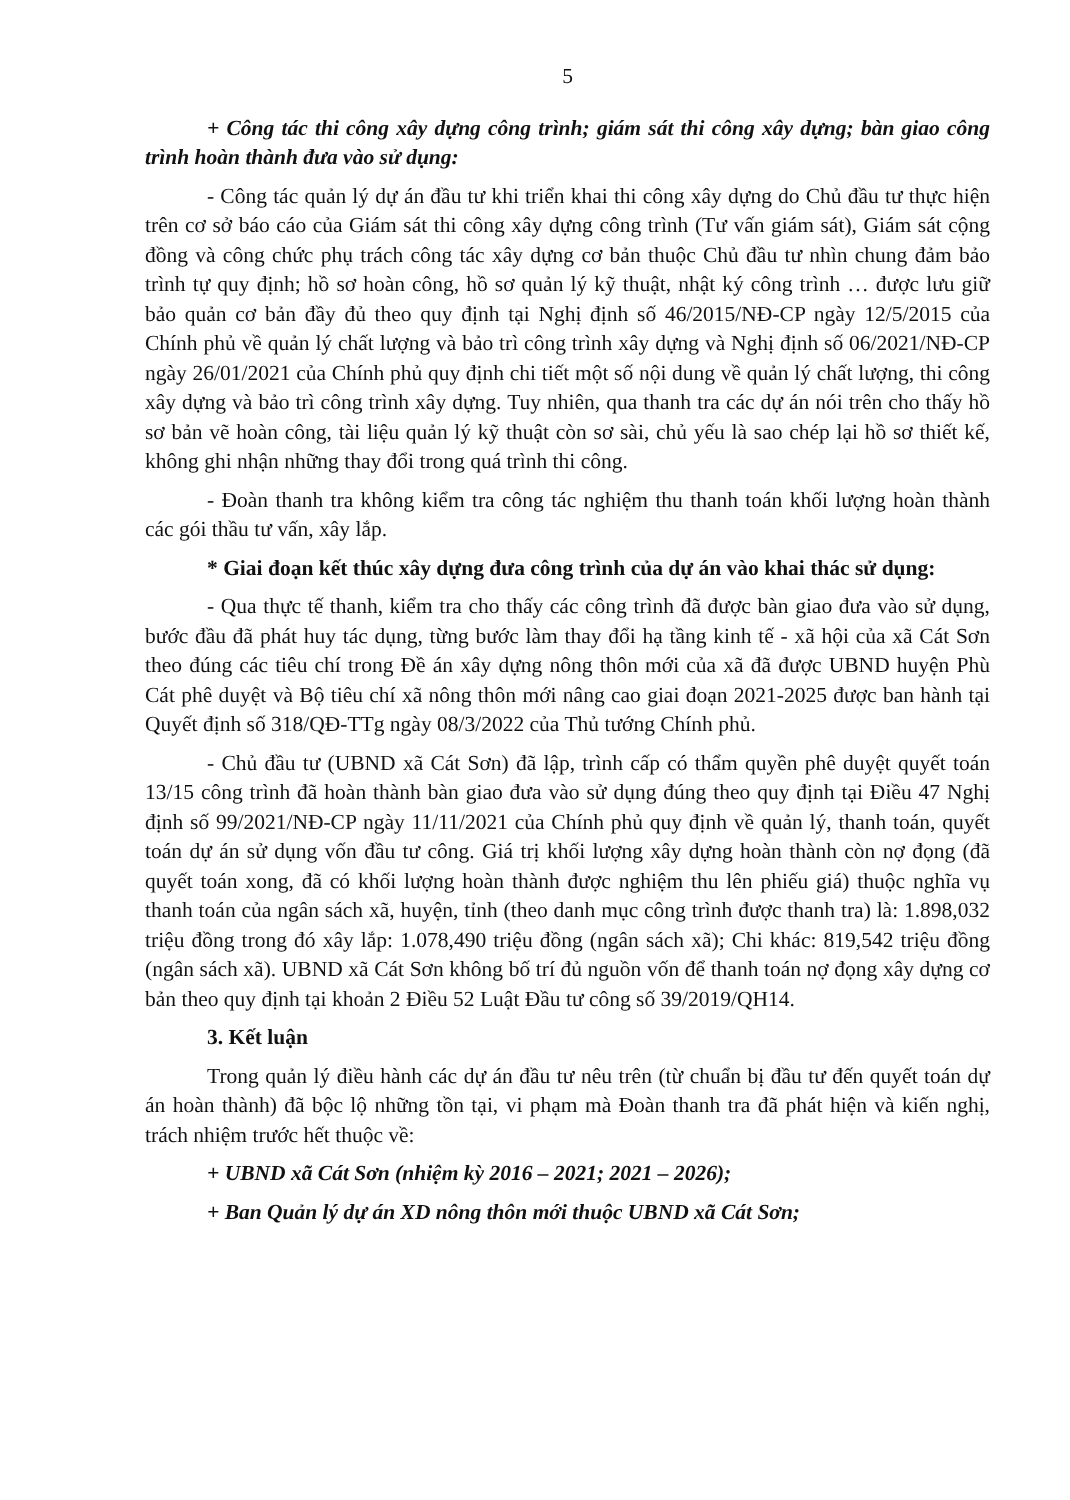5
+ Công tác thi công xây dựng công trình; giám sát thi công xây dựng; bàn giao công trình hoàn thành đưa vào sử dụng:
- Công tác quản lý dự án đầu tư khi triển khai thi công xây dựng do Chủ đầu tư thực hiện trên cơ sở báo cáo của Giám sát thi công xây dựng công trình (Tư vấn giám sát), Giám sát cộng đồng và công chức phụ trách công tác xây dựng cơ bản thuộc Chủ đầu tư nhìn chung đảm bảo trình tự quy định; hồ sơ hoàn công, hồ sơ quản lý kỹ thuật, nhật ký công trình … được lưu giữ bảo quản cơ bản đầy đủ theo quy định tại Nghị định số 46/2015/NĐ-CP ngày 12/5/2015 của Chính phủ về quản lý chất lượng và bảo trì công trình xây dựng và Nghị định số 06/2021/NĐ-CP ngày 26/01/2021 của Chính phủ quy định chi tiết một số nội dung về quản lý chất lượng, thi công xây dựng và bảo trì công trình xây dựng. Tuy nhiên, qua thanh tra các dự án nói trên cho thấy hồ sơ bản vẽ hoàn công, tài liệu quản lý kỹ thuật còn sơ sài, chủ yếu là sao chép lại hồ sơ thiết kế, không ghi nhận những thay đổi trong quá trình thi công.
- Đoàn thanh tra không kiểm tra công tác nghiệm thu thanh toán khối lượng hoàn thành các gói thầu tư vấn, xây lắp.
* Giai đoạn kết thúc xây dựng đưa công trình của dự án vào khai thác sử dụng:
- Qua thực tế thanh, kiểm tra cho thấy các công trình đã được bàn giao đưa vào sử dụng, bước đầu đã phát huy tác dụng, từng bước làm thay đổi hạ tầng kinh tế - xã hội của xã Cát Sơn theo đúng các tiêu chí trong Đề án xây dựng nông thôn mới của xã đã được UBND huyện Phù Cát phê duyệt và Bộ tiêu chí xã nông thôn mới nâng cao giai đoạn 2021-2025 được ban hành tại Quyết định số 318/QĐ-TTg ngày 08/3/2022 của Thủ tướng Chính phủ.
- Chủ đầu tư (UBND xã Cát Sơn) đã lập, trình cấp có thẩm quyền phê duyệt quyết toán 13/15 công trình đã hoàn thành bàn giao đưa vào sử dụng đúng theo quy định tại Điều 47 Nghị định số 99/2021/NĐ-CP ngày 11/11/2021 của Chính phủ quy định về quản lý, thanh toán, quyết toán dự án sử dụng vốn đầu tư công. Giá trị khối lượng xây dựng hoàn thành còn nợ đọng (đã quyết toán xong, đã có khối lượng hoàn thành được nghiệm thu lên phiếu giá) thuộc nghĩa vụ thanh toán của ngân sách xã, huyện, tỉnh (theo danh mục công trình được thanh tra) là: 1.898,032 triệu đồng trong đó xây lắp: 1.078,490 triệu đồng (ngân sách xã); Chi khác: 819,542 triệu đồng (ngân sách xã). UBND xã Cát Sơn không bố trí đủ nguồn vốn để thanh toán nợ đọng xây dựng cơ bản theo quy định tại khoản 2 Điều 52 Luật Đầu tư công số 39/2019/QH14.
3. Kết luận
Trong quản lý điều hành các dự án đầu tư nêu trên (từ chuẩn bị đầu tư đến quyết toán dự án hoàn thành) đã bộc lộ những tồn tại, vi phạm mà Đoàn thanh tra đã phát hiện và kiến nghị, trách nhiệm trước hết thuộc về:
+ UBND xã Cát Sơn (nhiệm kỳ 2016 – 2021; 2021 – 2026);
+ Ban Quản lý dự án XD nông thôn mới thuộc UBND xã Cát Sơn;